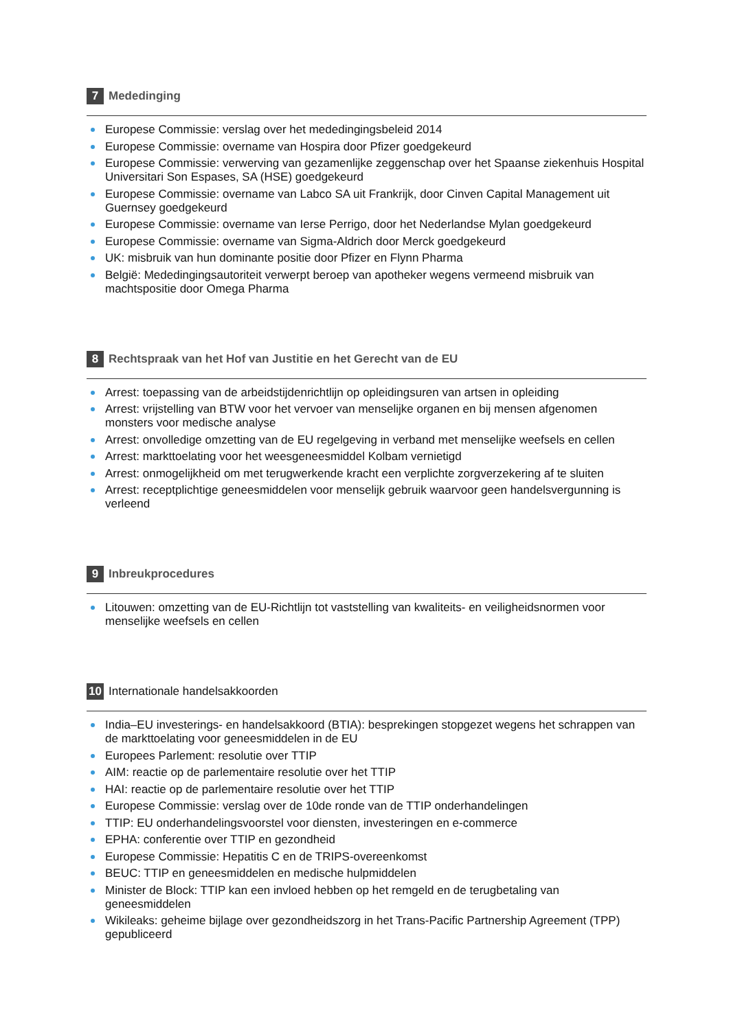7 Mededinging
Europese Commissie: verslag over het mededingingsbeleid 2014
Europese Commissie: overname van Hospira door Pfizer goedgekeurd
Europese Commissie: verwerving van gezamenlijke zeggenschap over het Spaanse ziekenhuis Hospital Universitari Son Espases, SA (HSE) goedgekeurd
Europese Commissie: overname van Labco SA uit Frankrijk, door Cinven Capital Management uit Guernsey goedgekeurd
Europese Commissie: overname van Ierse Perrigo, door het Nederlandse Mylan goedgekeurd
Europese Commissie: overname van Sigma-Aldrich door Merck goedgekeurd
UK: misbruik van hun dominante positie door Pfizer en Flynn Pharma
België: Mededingingsautoriteit verwerpt beroep van apotheker wegens vermeend misbruik van machtspositie door Omega Pharma
8 Rechtspraak van het Hof van Justitie en het Gerecht van de EU
Arrest: toepassing van de arbeidstijdenrichtlijn op opleidingsuren van artsen in opleiding
Arrest: vrijstelling van BTW voor het vervoer van menselijke organen en bij mensen afgenomen monsters voor medische analyse
Arrest: onvolledige omzetting van de EU regelgeving in verband met menselijke weefsels en cellen
Arrest: markttoelating voor het weesgeneesmiddel Kolbam vernietigd
Arrest: onmogelijkheid om met terugwerkende kracht een verplichte zorgverzekering af te sluiten
Arrest: receptplichtige geneesmiddelen voor menselijk gebruik waarvoor geen handelsvergunning is verleend
9 Inbreukprocedures
Litouwen: omzetting van de EU-Richtlijn tot vaststelling van kwaliteits- en veiligheidsnormen voor menselijke weefsels en cellen
10 Internationale handelsakkoorden
India–EU investerings- en handelsakkoord (BTIA): besprekingen stopgezet wegens het schrappen van de markttoelating voor geneesmiddelen in de EU
Europees Parlement: resolutie over TTIP
AIM: reactie op de parlementaire resolutie over het TTIP
HAI: reactie op de parlementaire resolutie over het TTIP
Europese Commissie: verslag over de 10de ronde van de TTIP onderhandelingen
TTIP: EU onderhandelingsvoorstel voor diensten, investeringen en e-commerce
EPHA: conferentie over TTIP en gezondheid
Europese Commissie: Hepatitis C en de TRIPS-overeenkomst
BEUC: TTIP en geneesmiddelen en medische hulpmiddelen
Minister de Block: TTIP kan een invloed hebben op het remgeld en de terugbetaling van geneesmiddelen
Wikileaks: geheime bijlage over gezondheidszorg in het Trans-Pacific Partnership Agreement (TPP) gepubliceerd